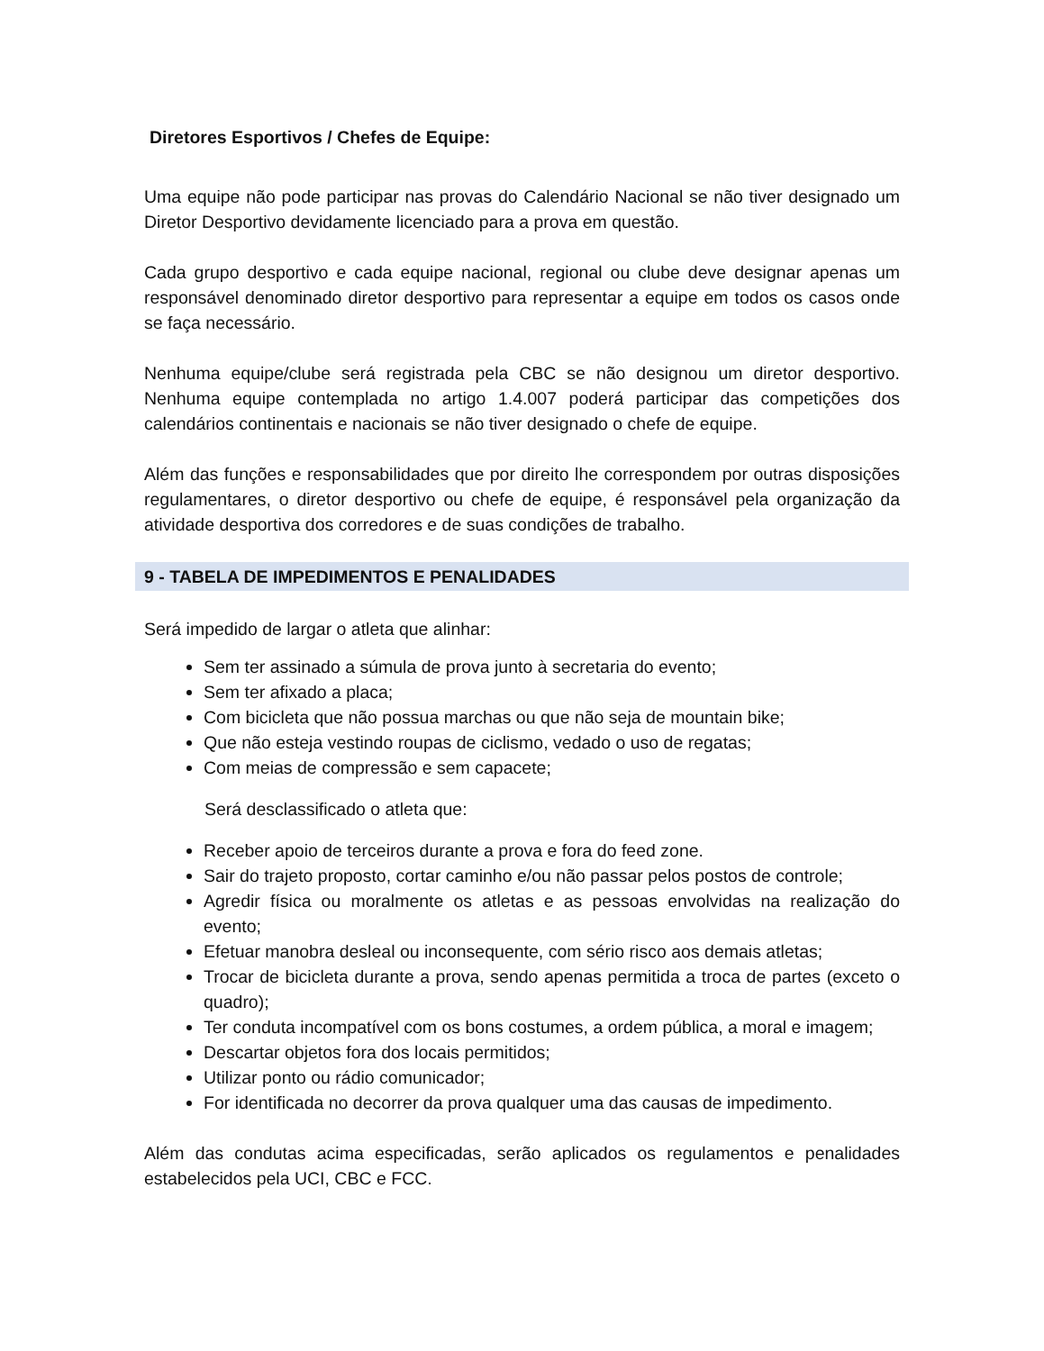Diretores Esportivos / Chefes de Equipe:
Uma equipe não pode participar nas provas do Calendário Nacional se não tiver designado um Diretor Desportivo devidamente licenciado para a prova em questão.
Cada grupo desportivo e cada equipe nacional, regional ou clube deve designar apenas um responsável denominado diretor desportivo para representar a equipe em todos os casos onde se faça necessário.
Nenhuma equipe/clube será registrada pela CBC se não designou um diretor desportivo. Nenhuma equipe contemplada no artigo 1.4.007 poderá participar das competições dos calendários continentais e nacionais se não tiver designado o chefe de equipe.
Além das funções e responsabilidades que por direito lhe correspondem por outras disposições regulamentares, o diretor desportivo ou chefe de equipe, é responsável pela organização da atividade desportiva dos corredores e de suas condições de trabalho.
9 - TABELA DE IMPEDIMENTOS E PENALIDADES
Será impedido de largar o atleta que alinhar:
Sem ter assinado a súmula de prova junto à secretaria do evento;
Sem ter afixado a placa;
Com bicicleta que não possua marchas ou que não seja de mountain bike;
Que não esteja vestindo roupas de ciclismo, vedado o uso de regatas;
Com meias de compressão e sem capacete;
Será desclassificado o atleta que:
Receber apoio de terceiros durante a prova e fora do feed zone.
Sair do trajeto proposto, cortar caminho e/ou não passar pelos postos de controle;
Agredir física ou moralmente os atletas e as pessoas envolvidas na realização do evento;
Efetuar manobra desleal ou inconsequente, com sério risco aos demais atletas;
Trocar de bicicleta durante a prova, sendo apenas permitida a troca de partes (exceto o quadro);
Ter conduta incompatível com os bons costumes, a ordem pública, a moral e imagem;
Descartar objetos fora dos locais permitidos;
Utilizar ponto ou rádio comunicador;
For identificada no decorrer da prova qualquer uma das causas de impedimento.
Além das condutas acima especificadas, serão aplicados os regulamentos e penalidades estabelecidos pela UCI, CBC e FCC.